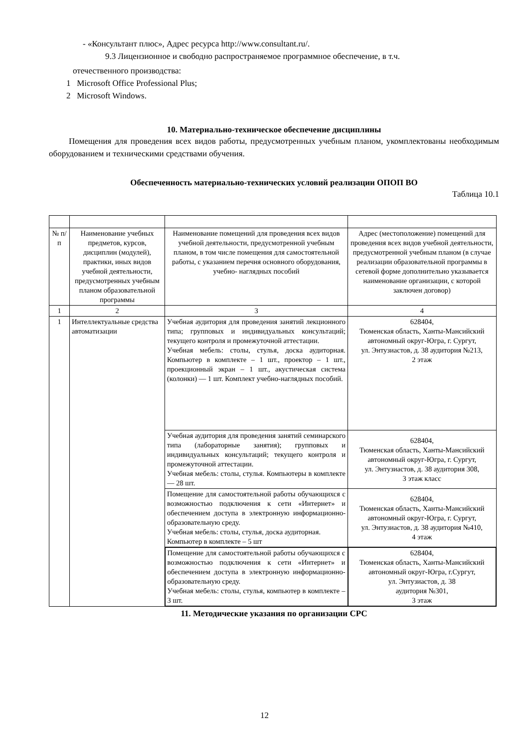- «Консультант плюс», Адрес ресурса http://www.consultant.ru/.
9.3 Лицензионное и свободно распространяемое программное обеспечение, в т.ч.
отечественного производства:
1 Microsoft Office Professional Plus;
2 Microsoft Windows.
10. Материально-техническое обеспечение дисциплины
Помещения для проведения всех видов работы, предусмотренных учебным планом, укомплектованы необходимым оборудованием и техническими средствами обучения.
Обеспеченность материально-технических условий реализации ОПОП ВО
Таблица 10.1
| № п/п | Наименование учебных предметов, курсов, дисциплин (модулей), практики, иных видов учебной деятельности, предусмотренных учебным планом образовательной программы | Наименование помещений для проведения всех видов учебной деятельности, предусмотренной учебным планом, в том числе помещения для самостоятельной работы, с указанием перечня основного оборудования, учебно- наглядных пособий | Адрес (местоположение) помещений для проведения всех видов учебной деятельности, предусмотренной учебным планом (в случае реализации образовательной программы в сетевой форме дополнительно указывается наименование организации, с которой заключен договор) |
| --- | --- | --- | --- |
| 1 | 2 | 3 | 4 |
| 1 | Интеллектуальные средства автоматизации | Учебная аудитория для проведения занятий лекционного типа; групповых и индивидуальных консультаций; текущего контроля и промежуточной аттестации. Учебная мебель: столы, стулья, доска аудиторная. Компьютер в комплекте – 1 шт., проектор – 1 шт., проекционный экран – 1 шт., акустическая система (колонки) — 1 шт. Комплект учебно-наглядных пособий. | 628404, Тюменская область, Ханты-Мансийский автономный округ-Югра, г. Сургут, ул. Энтузиастов, д. 38 аудитория №213, 2 этаж |
| | | Учебная аудитория для проведения занятий семинарского типа (лабораторные занятия); групповых и индивидуальных консультаций; текущего контроля и промежуточной аттестации. Учебная мебель: столы, стулья. Компьютеры в комплекте — 28 шт. | 628404, Тюменская область, Ханты-Мансийский автономный округ-Югра, г. Сургут, ул. Энтузиастов, д. 38 аудитория 308, 3 этаж класс |
| | | Помещение для самостоятельной работы обучающихся с возможностью подключения к сети «Интернет» и обеспечением доступа в электронную информационно-образовательную среду. Учебная мебель: столы, стулья, доска аудиторная. Компьютер в комплекте – 5 шт | 628404, Тюменская область, Ханты-Мансийский автономный округ-Югра, г. Сургут, ул. Энтузиастов, д. 38 аудитория №410, 4 этаж |
| | | Помещение для самостоятельной работы обучающихся с возможностью подключения к сети «Интернет» и обеспечением доступа в электронную информационно-образовательную среду. Учебная мебель: столы, стулья, компьютер в комплекте – 3 шт. | 628404, Тюменская область, Ханты-Мансийский автономный округ-Югра, г.Сургут, ул. Энтузиастов, д. 38 аудитория №301, 3 этаж |
11. Методические указания по организации СРС
12